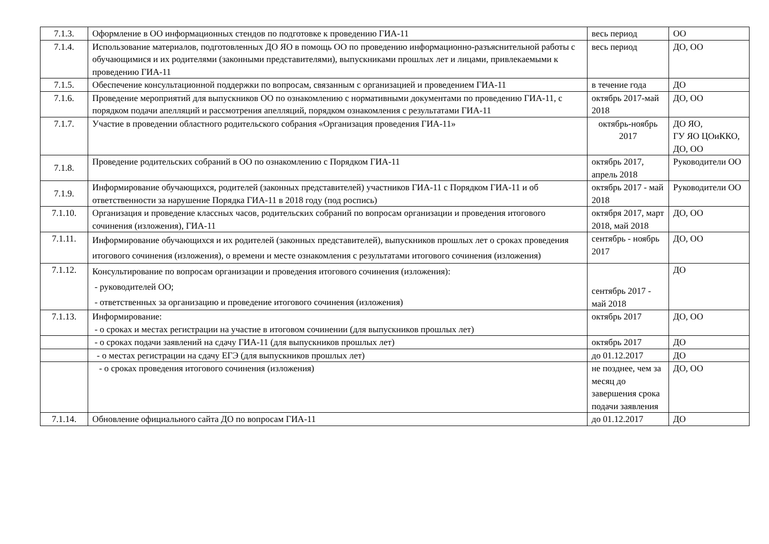| 7.1.3. | Оформление в ОО информационных стендов по подготовке к проведению ГИА-11 | весь период | ОО |
| 7.1.4. | Использование материалов, подготовленных ДО ЯО в помощь ОО по проведению информационно-разъяснительной работы с обучающимися и их родителями (законными представителями), выпускниками прошлых лет и лицами, привлекаемыми к проведению ГИА-11 | весь период | ДО, ОО |
| 7.1.5. | Обеспечение консультационной поддержки по вопросам, связанным с организацией и проведением ГИА-11 | в течение года | ДО |
| 7.1.6. | Проведение мероприятий для выпускников ОО по ознакомлению с нормативными документами по проведению ГИА-11, с порядком подачи апелляций и рассмотрения апелляций, порядком ознакомления с результатами ГИА-11 | октябрь 2017-май 2018 | ДО, ОО |
| 7.1.7. | Участие в проведении областного родительского собрания «Организация проведения ГИА-11» | октябрь-ноябрь 2017 | ДО ЯО, ГУ ЯО ЦОиККО, ДО, ОО |
| 7.1.8. | Проведение родительских собраний в ОО по ознакомлению с Порядком ГИА-11 | октябрь 2017, апрель 2018 | Руководители ОО |
| 7.1.9. | Информирование обучающихся, родителей (законных представителей) участников ГИА-11 с Порядком ГИА-11 и об ответственности за нарушение Порядка ГИА-11 в 2018 году (под роспись) | октябрь 2017 - май 2018 | Руководители ОО |
| 7.1.10. | Организация и проведение классных часов, родительских собраний по вопросам организации и проведения итогового сочинения (изложения), ГИА-11 | октября 2017, март 2018, май 2018 | ДО, ОО |
| 7.1.11. | Информирование обучающихся и их родителей (законных представителей), выпускников прошлых лет о сроках проведения итогового сочинения (изложения), о времени и месте ознакомления с результатами итогового сочинения (изложения) | сентябрь - ноябрь 2017 | ДО, ОО |
| 7.1.12. | Консультирование по вопросам организации и проведения итогового сочинения (изложения): - руководителей ОО; - ответственных за организацию и проведение итогового сочинения (изложения) | сентябрь 2017 - май 2018 | ДО |
| 7.1.13. | Информирование: - о сроках и местах регистрации на участие в итоговом сочинении (для выпускников прошлых лет) | октябрь 2017 | ДО, ОО |
| | - о сроках подачи заявлений на сдачу ГИА-11 (для выпускников прошлых лет) | октябрь 2017 | ДО |
| | - о местах регистрации на сдачу ЕГЭ (для выпускников прошлых лет) | до 01.12.2017 | ДО |
| | - о сроках проведения итогового сочинения (изложения) | не позднее, чем за месяц до завершения срока подачи заявления | ДО, ОО |
| 7.1.14. | Обновление официального сайта ДО по вопросам ГИА-11 | до 01.12.2017 | ДО |